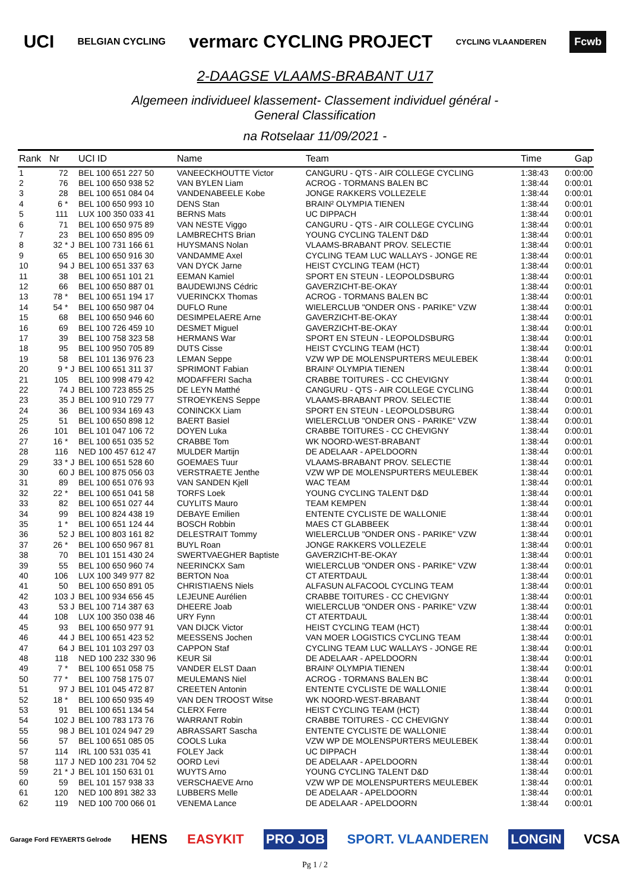UCI BELGIAN CYCLING vermarc CYCLING PROJECT CYCLING VLAANDEREN Fcwb
2-DAAGSE VLAAMS-BRABANT U17
Algemeen individueel klassement- Classement individuel général -
General Classification
na Rotselaar 11/09/2021 -
| Rank | Nr | | UCI ID | Name | Team | Time | Gap |
| --- | --- | --- | --- | --- | --- | --- | --- |
| 1 | 72 | | BEL 100 651 227 50 | VANEECKHOUTTE Victor | CANGURU - QTS - AIR COLLEGE CYCLING | 1:38:43 | 0:00:00 |
| 2 | 76 | | BEL 100 650 938 52 | VAN BYLEN Liam | ACROG - TORMANS BALEN BC | 1:38:44 | 0:00:01 |
| 3 | 28 | | BEL 100 651 084 04 | VANDENABEELE Kobe | JONGE RAKKERS VOLLEZELE | 1:38:44 | 0:00:01 |
| 4 | 6 * | | BEL 100 650 993 10 | DENS Stan | BRAIN² OLYMPIA TIENEN | 1:38:44 | 0:00:01 |
| 5 | 111 | | LUX 100 350 033 41 | BERNS Mats | UC DIPPACH | 1:38:44 | 0:00:01 |
| 6 | 71 | | BEL 100 650 975 89 | VAN NESTE Viggo | CANGURU - QTS - AIR COLLEGE CYCLING | 1:38:44 | 0:00:01 |
| 7 | 23 | | BEL 100 650 895 09 | LAMBRECHTS Brian | YOUNG CYCLING TALENT D&D | 1:38:44 | 0:00:01 |
| 8 | 32 * | J | BEL 100 731 166 61 | HUYSMANS Nolan | VLAAMS-BRABANT PROV. SELECTIE | 1:38:44 | 0:00:01 |
| 9 | 65 | | BEL 100 650 916 30 | VANDAMME Axel | CYCLING TEAM LUC WALLAYS - JONGE RE | 1:38:44 | 0:00:01 |
| 10 | 94 | J | BEL 100 651 337 63 | VAN DYCK Jarne | HEIST CYCLING TEAM (HCT) | 1:38:44 | 0:00:01 |
| 11 | 38 | | BEL 100 651 101 21 | EEMAN Kamiel | SPORT EN STEUN - LEOPOLDSBURG | 1:38:44 | 0:00:01 |
| 12 | 66 | | BEL 100 650 887 01 | BAUDEWIJNS Cédric | GAVERZICHT-BE-OKAY | 1:38:44 | 0:00:01 |
| 13 | 78 * | | BEL 100 651 194 17 | VUERINCKX Thomas | ACROG - TORMANS BALEN BC | 1:38:44 | 0:00:01 |
| 14 | 54 * | | BEL 100 650 987 04 | DUFLO Rune | WIELERCLUB "ONDER ONS - PARIKE" VZW | 1:38:44 | 0:00:01 |
| 15 | 68 | | BEL 100 650 946 60 | DESIMPELAERE Arne | GAVERZICHT-BE-OKAY | 1:38:44 | 0:00:01 |
| 16 | 69 | | BEL 100 726 459 10 | DESMET Miguel | GAVERZICHT-BE-OKAY | 1:38:44 | 0:00:01 |
| 17 | 39 | | BEL 100 758 323 58 | HERMANS War | SPORT EN STEUN - LEOPOLDSBURG | 1:38:44 | 0:00:01 |
| 18 | 95 | | BEL 100 950 705 89 | DUTS Cisse | HEIST CYCLING TEAM (HCT) | 1:38:44 | 0:00:01 |
| 19 | 58 | | BEL 101 136 976 23 | LEMAN Seppe | VZW WP DE MOLENSPURTERS MEULEBEK | 1:38:44 | 0:00:01 |
| 20 | 9 * | J | BEL 100 651 311 37 | SPRIMONT Fabian | BRAIN² OLYMPIA TIENEN | 1:38:44 | 0:00:01 |
| 21 | 105 | | BEL 100 998 479 42 | MODAFFERI Sacha | CRABBE TOITURES - CC CHEVIGNY | 1:38:44 | 0:00:01 |
| 22 | 74 | J | BEL 100 723 855 25 | DE LEYN Matthé | CANGURU - QTS - AIR COLLEGE CYCLING | 1:38:44 | 0:00:01 |
| 23 | 35 | J | BEL 100 910 729 77 | STROEYKENS Seppe | VLAAMS-BRABANT PROV. SELECTIE | 1:38:44 | 0:00:01 |
| 24 | 36 | | BEL 100 934 169 43 | CONINCKX Liam | SPORT EN STEUN - LEOPOLDSBURG | 1:38:44 | 0:00:01 |
| 25 | 51 | | BEL 100 650 898 12 | BAERT Basiel | WIELERCLUB "ONDER ONS - PARIKE" VZW | 1:38:44 | 0:00:01 |
| 26 | 101 | | BEL 101 047 106 72 | DOYEN Luka | CRABBE TOITURES - CC CHEVIGNY | 1:38:44 | 0:00:01 |
| 27 | 16 * | | BEL 100 651 035 52 | CRABBE Tom | WK NOORD-WEST-BRABANT | 1:38:44 | 0:00:01 |
| 28 | 116 | | NED 100 457 612 47 | MULDER Martijn | DE ADELAAR - APELDOORN | 1:38:44 | 0:00:01 |
| 29 | 33 * | J | BEL 100 651 528 60 | GOEMAES Tuur | VLAAMS-BRABANT PROV. SELECTIE | 1:38:44 | 0:00:01 |
| 30 | 60 | J | BEL 100 875 056 03 | VERSTRAETE Jenthe | VZW WP DE MOLENSPURTERS MEULEBEK | 1:38:44 | 0:00:01 |
| 31 | 89 | | BEL 100 651 076 93 | VAN SANDEN Kjell | WAC TEAM | 1:38:44 | 0:00:01 |
| 32 | 22 * | | BEL 100 651 041 58 | TORFS Loek | YOUNG CYCLING TALENT D&D | 1:38:44 | 0:00:01 |
| 33 | 82 | | BEL 100 651 027 44 | CUYLITS Mauro | TEAM KEMPEN | 1:38:44 | 0:00:01 |
| 34 | 99 | | BEL 100 824 438 19 | DEBAYE Emilien | ENTENTE CYCLISTE DE WALLONIE | 1:38:44 | 0:00:01 |
| 35 | 1 * | | BEL 100 651 124 44 | BOSCH Robbin | MAES CT GLABBEEK | 1:38:44 | 0:00:01 |
| 36 | 52 | J | BEL 100 803 161 82 | DELESTRAIT Tommy | WIELERCLUB "ONDER ONS - PARIKE" VZW | 1:38:44 | 0:00:01 |
| 37 | 26 * | | BEL 100 650 967 81 | BUYL Roan | JONGE RAKKERS VOLLEZELE | 1:38:44 | 0:00:01 |
| 38 | 70 | | BEL 101 151 430 24 | SWERTVAEGHER Baptiste | GAVERZICHT-BE-OKAY | 1:38:44 | 0:00:01 |
| 39 | 55 | | BEL 100 650 960 74 | NEERINCKX Sam | WIELERCLUB "ONDER ONS - PARIKE" VZW | 1:38:44 | 0:00:01 |
| 40 | 106 | | LUX 100 349 977 82 | BERTON Noa | CT ATERTDAUL | 1:38:44 | 0:00:01 |
| 41 | 50 | | BEL 100 650 891 05 | CHRISTIAENS Niels | ALFASUN ALFACOOL CYCLING TEAM | 1:38:44 | 0:00:01 |
| 42 | 103 | J | BEL 100 934 656 45 | LEJEUNE Aurélien | CRABBE TOITURES - CC CHEVIGNY | 1:38:44 | 0:00:01 |
| 43 | 53 | J | BEL 100 714 387 63 | DHEERE Joab | WIELERCLUB "ONDER ONS - PARIKE" VZW | 1:38:44 | 0:00:01 |
| 44 | 108 | | LUX 100 350 038 46 | URY Fynn | CT ATERTDAUL | 1:38:44 | 0:00:01 |
| 45 | 93 | | BEL 100 650 977 91 | VAN DIJCK Victor | HEIST CYCLING TEAM (HCT) | 1:38:44 | 0:00:01 |
| 46 | 44 | J | BEL 100 651 423 52 | MEESSENS Jochen | VAN MOER LOGISTICS CYCLING TEAM | 1:38:44 | 0:00:01 |
| 47 | 64 | J | BEL 101 103 297 03 | CAPPON Staf | CYCLING TEAM LUC WALLAYS - JONGE RE | 1:38:44 | 0:00:01 |
| 48 | 118 | | NED 100 232 330 96 | KEUR Sil | DE ADELAAR - APELDOORN | 1:38:44 | 0:00:01 |
| 49 | 7 * | | BEL 100 651 058 75 | VANDER ELST Daan | BRAIN² OLYMPIA TIENEN | 1:38:44 | 0:00:01 |
| 50 | 77 * | | BEL 100 758 175 07 | MEULEMANS Niel | ACROG - TORMANS BALEN BC | 1:38:44 | 0:00:01 |
| 51 | 97 | J | BEL 101 045 472 87 | CREETEN Antonin | ENTENTE CYCLISTE DE WALLONIE | 1:38:44 | 0:00:01 |
| 52 | 18 * | | BEL 100 650 935 49 | VAN DEN TROOST Witse | WK NOORD-WEST-BRABANT | 1:38:44 | 0:00:01 |
| 53 | 91 | | BEL 100 651 134 54 | CLERX Ferre | HEIST CYCLING TEAM (HCT) | 1:38:44 | 0:00:01 |
| 54 | 102 | J | BEL 100 783 173 76 | WARRANT Robin | CRABBE TOITURES - CC CHEVIGNY | 1:38:44 | 0:00:01 |
| 55 | 98 | J | BEL 101 024 947 29 | ABRASSART Sascha | ENTENTE CYCLISTE DE WALLONIE | 1:38:44 | 0:00:01 |
| 56 | 57 | | BEL 100 651 085 05 | COOLS Luka | VZW WP DE MOLENSPURTERS MEULEBEK | 1:38:44 | 0:00:01 |
| 57 | 114 | | IRL 100 531 035 41 | FOLEY Jack | UC DIPPACH | 1:38:44 | 0:00:01 |
| 58 | 117 | J | NED 100 231 704 52 | OORD Levi | DE ADELAAR - APELDOORN | 1:38:44 | 0:00:01 |
| 59 | 21 * | J | BEL 101 150 631 01 | WUYTS Arno | YOUNG CYCLING TALENT D&D | 1:38:44 | 0:00:01 |
| 60 | 59 | | BEL 101 157 938 33 | VERSCHAEVE Arno | VZW WP DE MOLENSPURTERS MEULEBEK | 1:38:44 | 0:00:01 |
| 61 | 120 | | NED 100 891 382 33 | LUBBERS Melle | DE ADELAAR - APELDOORN | 1:38:44 | 0:00:01 |
| 62 | 119 | | NED 100 700 066 01 | VENEMA Lance | DE ADELAAR - APELDOORN | 1:38:44 | 0:00:01 |
Garage Ford FEYAERTS Gelrode HENS EASYKIT PRO JOB SPORT. VLAANDEREN LONGIN VCSA
Pg 1 / 2